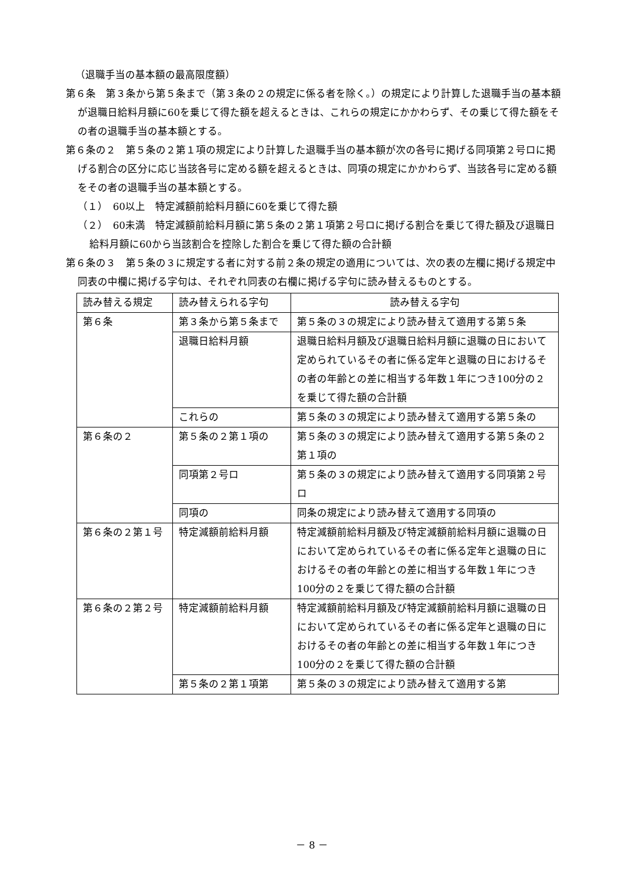（退職手当の基本額の最高限度額）
第６条　第３条から第５条まで（第３条の２の規定に係る者を除く。）の規定により計算した退職手当の基本額が退職日給料月額に60を乗じて得た額を超えるときは、これらの規定にかかわらず、その乗じて得た額をその者の退職手当の基本額とする。
第６条の２　第５条の２第１項の規定により計算した退職手当の基本額が次の各号に掲げる同項第２号ロに掲げる割合の区分に応じ当該各号に定める額を超えるときは、同項の規定にかかわらず、当該各号に定める額をその者の退職手当の基本額とする。
（１）　60以上　特定減額前給料月額に60を乗じて得た額
（２）　60未満　特定減額前給料月額に第５条の２第１項第２号ロに掲げる割合を乗じて得た額及び退職日給料月額に60から当該割合を控除した割合を乗じて得た額の合計額
第６条の３　第５条の３に規定する者に対する前２条の規定の適用については、次の表の左欄に掲げる規定中同表の中欄に掲げる字句は、それぞれ同表の右欄に掲げる字句に読み替えるものとする。
| 読み替える規定 | 読み替えられる字句 | 読み替える字句 |
| --- | --- | --- |
| 第６条 | 第３条から第５条まで | 第５条の３の規定により読み替えて適用する第５条 |
| | 退職日給料月額 | 退職日給料月額及び退職日給料月額に退職の日において定められているその者に係る定年と退職の日におけるその者の年齢との差に相当する年数１年につき100分の２を乗じて得た額の合計額 |
| | これらの | 第５条の３の規定により読み替えて適用する第５条の |
| 第６条の２ | 第５条の２第１項の | 第５条の３の規定により読み替えて適用する第５条の２第１項の |
| | 同項第２号ロ | 第５条の３の規定により読み替えて適用する同項第２号ロ |
| | 同項の | 同条の規定により読み替えて適用する同項の |
| 第６条の２第１号 | 特定減額前給料月額 | 特定減額前給料月額及び特定減額前給料月額に退職の日において定められているその者に係る定年と退職の日におけるその者の年齢との差に相当する年数１年につき100分の２を乗じて得た額の合計額 |
| 第６条の２第２号 | 特定減額前給料月額 | 特定減額前給料月額及び特定減額前給料月額に退職の日において定められているその者に係る定年と退職の日におけるその者の年齢との差に相当する年数１年につき100分の２を乗じて得た額の合計額 |
| | 第５条の２第１項第 | 第５条の３の規定により読み替えて適用する第 |
－ 8 －